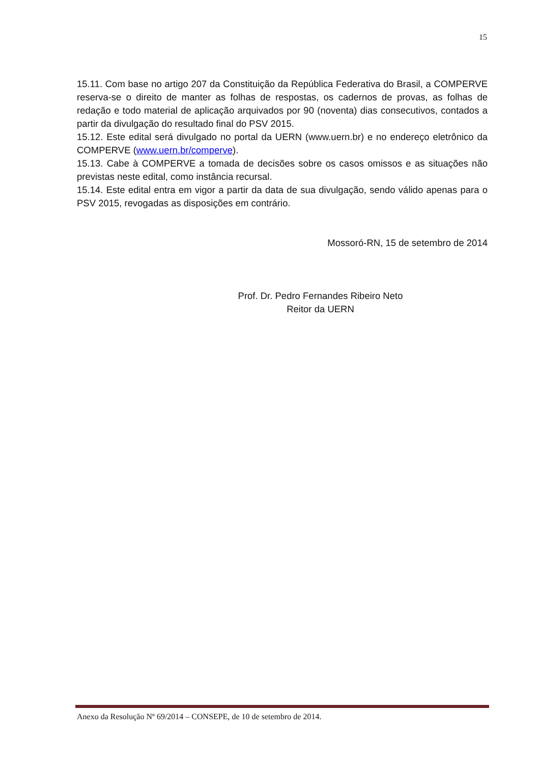15
15.11. Com base no artigo 207 da Constituição da República Federativa do Brasil, a COMPERVE reserva-se o direito de manter as folhas de respostas, os cadernos de provas, as folhas de redação e todo material de aplicação arquivados por 90 (noventa) dias consecutivos, contados a partir da divulgação do resultado final do PSV 2015.
15.12. Este edital será divulgado no portal da UERN (www.uern.br) e no endereço eletrônico da COMPERVE (www.uern.br/comperve).
15.13. Cabe à COMPERVE a tomada de decisões sobre os casos omissos e as situações não previstas neste edital, como instância recursal.
15.14. Este edital entra em vigor a partir da data de sua divulgação, sendo válido apenas para o PSV 2015, revogadas as disposições em contrário.
Mossoró-RN, 15 de setembro de 2014
Prof. Dr. Pedro Fernandes Ribeiro Neto
Reitor da UERN
Anexo da Resolução Nº 69/2014 – CONSEPE, de 10 de setembro de 2014.